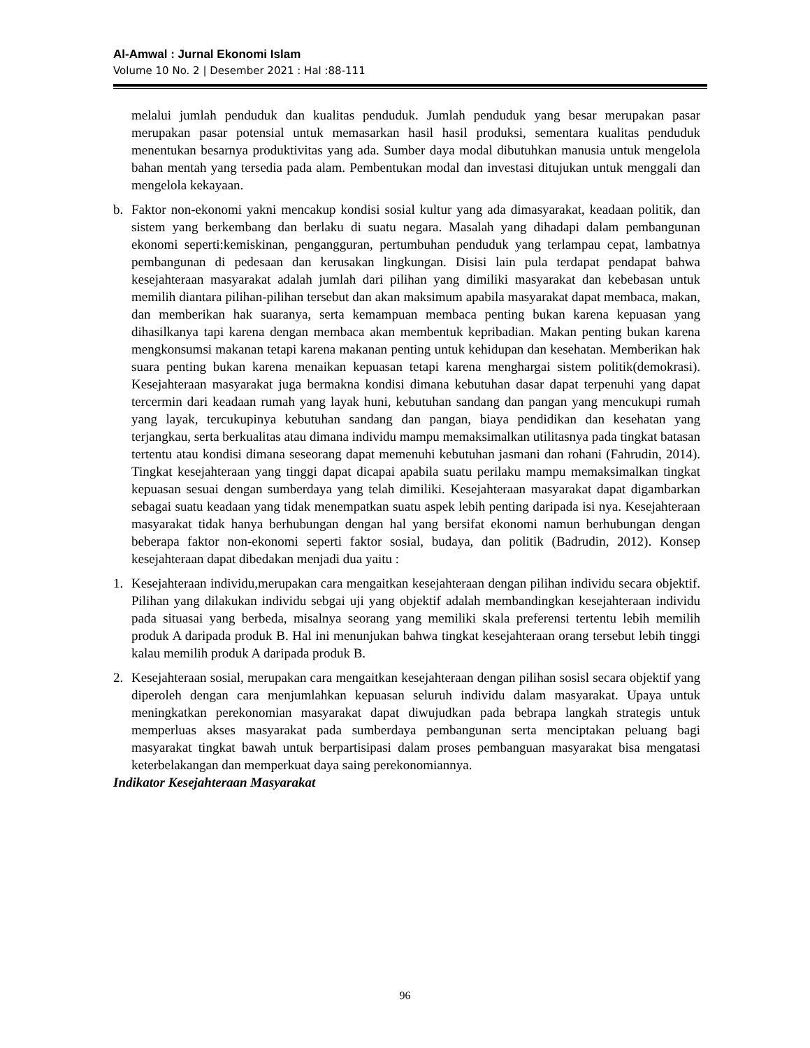Al-Amwal : Jurnal Ekonomi Islam
Volume 10 No. 2 | Desember 2021 : Hal :88-111
melalui jumlah penduduk dan kualitas penduduk. Jumlah penduduk yang besar merupakan pasar merupakan pasar potensial untuk memasarkan hasil hasil produksi, sementara kualitas penduduk menentukan besarnya produktivitas yang ada. Sumber daya modal dibutuhkan manusia untuk mengelola bahan mentah yang tersedia pada alam. Pembentukan modal dan investasi ditujukan untuk menggali dan mengelola kekayaan.
b. Faktor non-ekonomi yakni mencakup kondisi sosial kultur yang ada dimasyarakat, keadaan politik, dan sistem yang berkembang dan berlaku di suatu negara. Masalah yang dihadapi dalam pembangunan ekonomi seperti:kemiskinan, pengangguran, pertumbuhan penduduk yang terlampau cepat, lambatnya pembangunan di pedesaan dan kerusakan lingkungan. Disisi lain pula terdapat pendapat bahwa kesejahteraan masyarakat adalah jumlah dari pilihan yang dimiliki masyarakat dan kebebasan untuk memilih diantara pilihan-pilihan tersebut dan akan maksimum apabila masyarakat dapat membaca, makan, dan memberikan hak suaranya, serta kemampuan membaca penting bukan karena kepuasan yang dihasilkanya tapi karena dengan membaca akan membentuk kepribadian. Makan penting bukan karena mengkonsumsi makanan tetapi karena makanan penting untuk kehidupan dan kesehatan. Memberikan hak suara penting bukan karena menaikan kepuasan tetapi karena menghargai sistem politik(demokrasi). Kesejahteraan masyarakat juga bermakna kondisi dimana kebutuhan dasar dapat terpenuhi yang dapat tercermin dari keadaan rumah yang layak huni, kebutuhan sandang dan pangan yang mencukupi rumah yang layak, tercukupinya kebutuhan sandang dan pangan, biaya pendidikan dan kesehatan yang terjangkau, serta berkualitas atau dimana individu mampu memaksimalkan utilitasnya pada tingkat batasan tertentu atau kondisi dimana seseorang dapat memenuhi kebutuhan jasmani dan rohani (Fahrudin, 2014). Tingkat kesejahteraan yang tinggi dapat dicapai apabila suatu perilaku mampu memaksimalkan tingkat kepuasan sesuai dengan sumberdaya yang telah dimiliki. Kesejahteraan masyarakat dapat digambarkan sebagai suatu keadaan yang tidak menempatkan suatu aspek lebih penting daripada isi nya. Kesejahteraan masyarakat tidak hanya berhubungan dengan hal yang bersifat ekonomi namun berhubungan dengan beberapa faktor non-ekonomi seperti faktor sosial, budaya, dan politik (Badrudin, 2012). Konsep kesejahteraan dapat dibedakan menjadi dua yaitu :
1. Kesejahteraan individu,merupakan cara mengaitkan kesejahteraan dengan pilihan individu secara objektif. Pilihan yang dilakukan individu sebgai uji yang objektif adalah membandingkan kesejahteraan individu pada situasai yang berbeda, misalnya seorang yang memiliki skala preferensi tertentu lebih memilih produk A daripada produk B. Hal ini menunjukan bahwa tingkat kesejahteraan orang tersebut lebih tinggi kalau memilih produk A daripada produk B.
2. Kesejahteraan sosial, merupakan cara mengaitkan kesejahteraan dengan pilihan sosisl secara objektif yang diperoleh dengan cara menjumlahkan kepuasan seluruh individu dalam masyarakat. Upaya untuk meningkatkan perekonomian masyarakat dapat diwujudkan pada bebrapa langkah strategis untuk memperluas akses masyarakat pada sumberdaya pembangunan serta menciptakan peluang bagi masyarakat tingkat bawah untuk berpartisipasi dalam proses pembanguan masyarakat bisa mengatasi keterbelakangan dan memperkuat daya saing perekonomiannya.
Indikator Kesejahteraan Masyarakat
96